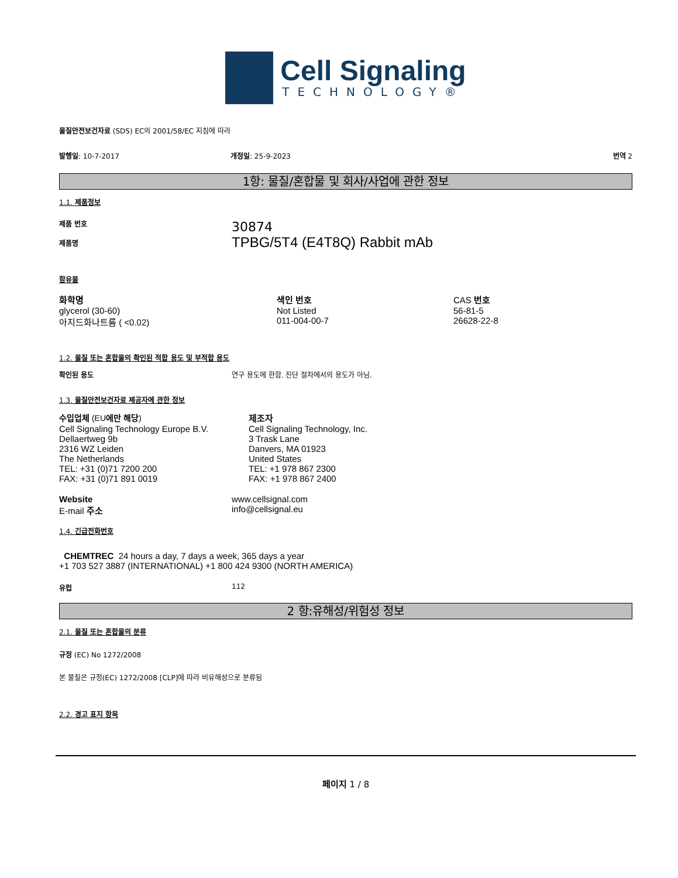Cell Signaling
TECHNOLOGY®
물질안전보건자료 (SDS) EC의 2001/58/EC 지침에 따라
발행일: 10-7-2017 개정일: 25-9-2023 번역 2
1항: 물질/혼합물 및 회사/사업에 관한 정보
1.1. 제품정보
제품 번호
제품명
30874
TPBG/5T4 (E4T8Q) Rabbit mAb
함유물
| 화학명 | 색인 번호 | CAS 번호 |
| --- | --- | --- |
| glycerol (30-60) | Not Listed | 56-81-5 |
| 아지드화나트륨 ( <0.02) | 011-004-00-7 | 26628-22-8 |
1.2. 물질 또는 혼합물의 확인된 적합 용도 및 부적합 용도
확인된 용도 연구 용도에 한함. 진단 절차에서의 용도가 아님.
1.3. 물질안전보건자료 제공자에 관한 정보
| 수입업체 (EU 에만 해당 ) | 제조자 |
| Cell Signaling Technology Europe B.V. Dellaertweg 9b 2316 WZ Leiden The Netherlands TEL: +31 (0)71 7200 200 FAX: +31 (0)71 891 0019 | Cell Signaling Technology, Inc. 3 Trask Lane Danvers, MA 01923 United States TEL: +1 978 867 2300 FAX: +1 978 867 2400 |
| Website | www.cellsignal.com |
| E-mail 주소 | info@cellsignal.eu |
1.4. 긴급전화번호
CHEMTREC 24 hours a day, 7 days a week, 365 days a year
+1 703 527 3887 (INTERNATIONAL) +1 800 424 9300 (NORTH AMERICA)
유럽 112
2 항:유해성/위험성 정보
2.1. 물질 또는 혼합물의 분류
규정 (EC) No 1272/2008
본 물질은 규정(EC) 1272/2008 [CLP]에 따라 비유해성으로 분류됨
2.2. 경고 표지 항목
페이지 1 / 8